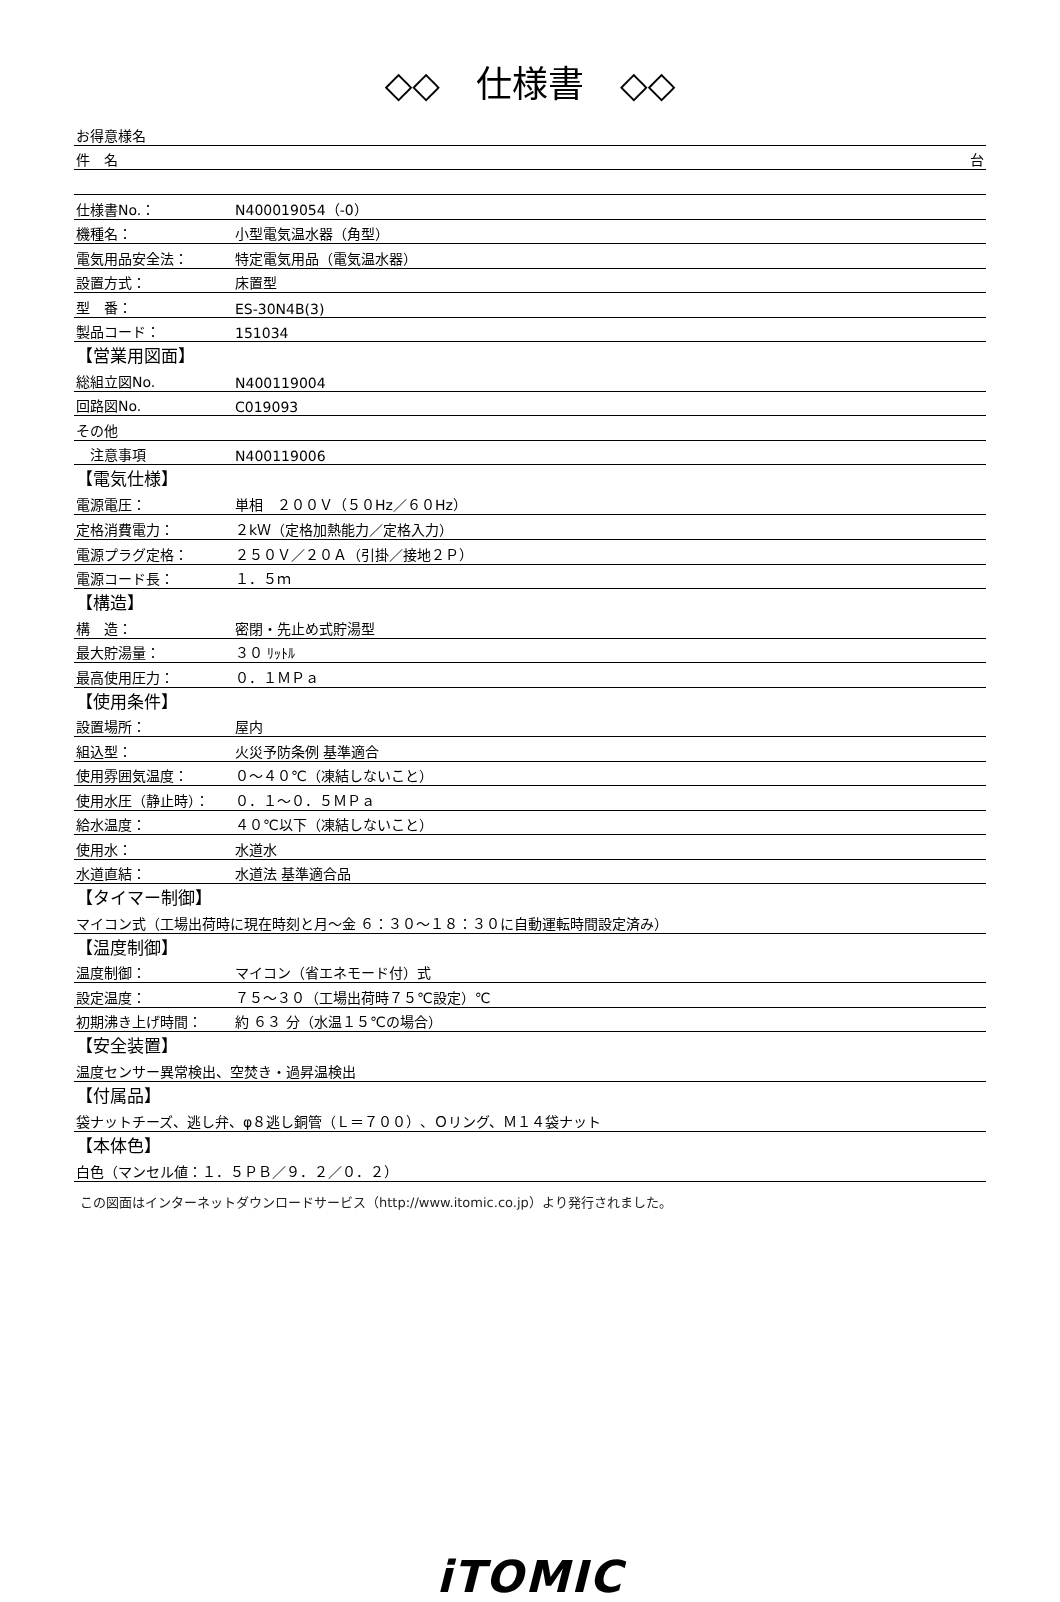◇◇　仕様書　◇◇
| お得意様名 | |
| 件 名 | 台 |
| 仕様書No.： | N400019054（-0） |
| 機種名： | 小型電気温水器（角型） |
| 電気用品安全法： | 特定電気用品（電気温水器） |
| 設置方式： | 床置型 |
| 型 番： | ES-30N4B(3) |
| 製品コード： | 151034 |
| 【営業用図面】 | |
| 総組立図No. | N400119004 |
| 回路図No. | C019093 |
| その他 | |
| 注意事項 | N400119006 |
| 【電気仕様】 | |
| 電源電圧： | 単相 ２００Ｖ（５０Hz／６０Hz） |
| 定格消費電力： | ２kＷ（定格加熱能力／定格入力） |
| 電源プラグ定格： | ２５０Ｖ／２０Ａ（引掛／接地２Ｐ） |
| 電源コード長： | １．５ｍ |
| 【構造】 | |
| 構 造： | 密閉・先止め式貯湯型 |
| 最大貯湯量： | ３０ ﾘｯﾄﾙ |
| 最高使用圧力： | ０．１ＭＰａ |
| 【使用条件】 | |
| 設置場所： | 屋内 |
| 組込型： | 火災予防条例 基準適合 |
| 使用雰囲気温度： | ０～４０℃（凍結しないこと） |
| 使用水圧（静止時）： | ０．１～０．５ＭＰａ |
| 給水温度： | ４０℃以下（凍結しないこと） |
| 使用水： | 水道水 |
| 水道直結： | 水道法 基準適合品 |
| 【タイマー制御】 | |
| マイコン式（工場出荷時に現在時刻と月～金 ６：３０～１８：３０に自動運転時間設定済み） | |
| 【温度制御】 | |
| 温度制御： | マイコン（省エネモード付）式 |
| 設定温度： | ７５～３０（工場出荷時７５℃設定）℃ |
| 初期沸き上げ時間： | 約 ６３ 分（水温１５℃の場合） |
| 【安全装置】 | |
| 温度センサー異常検出、空焚き・過昇温検出 | |
| 【付属品】 | |
| 袋ナットチーズ、逃し弁、φ８逃し銅管（Ｌ＝７００）、Ｏリング、Ｍ１４袋ナット | |
| 【本体色】 | |
| 白色（マンセル値：１．５ＰＢ／９．２／０．２） | |
この図面はインターネットダウンロードサービス（http://www.itomic.co.jp）より発行されました。
iTOMIC